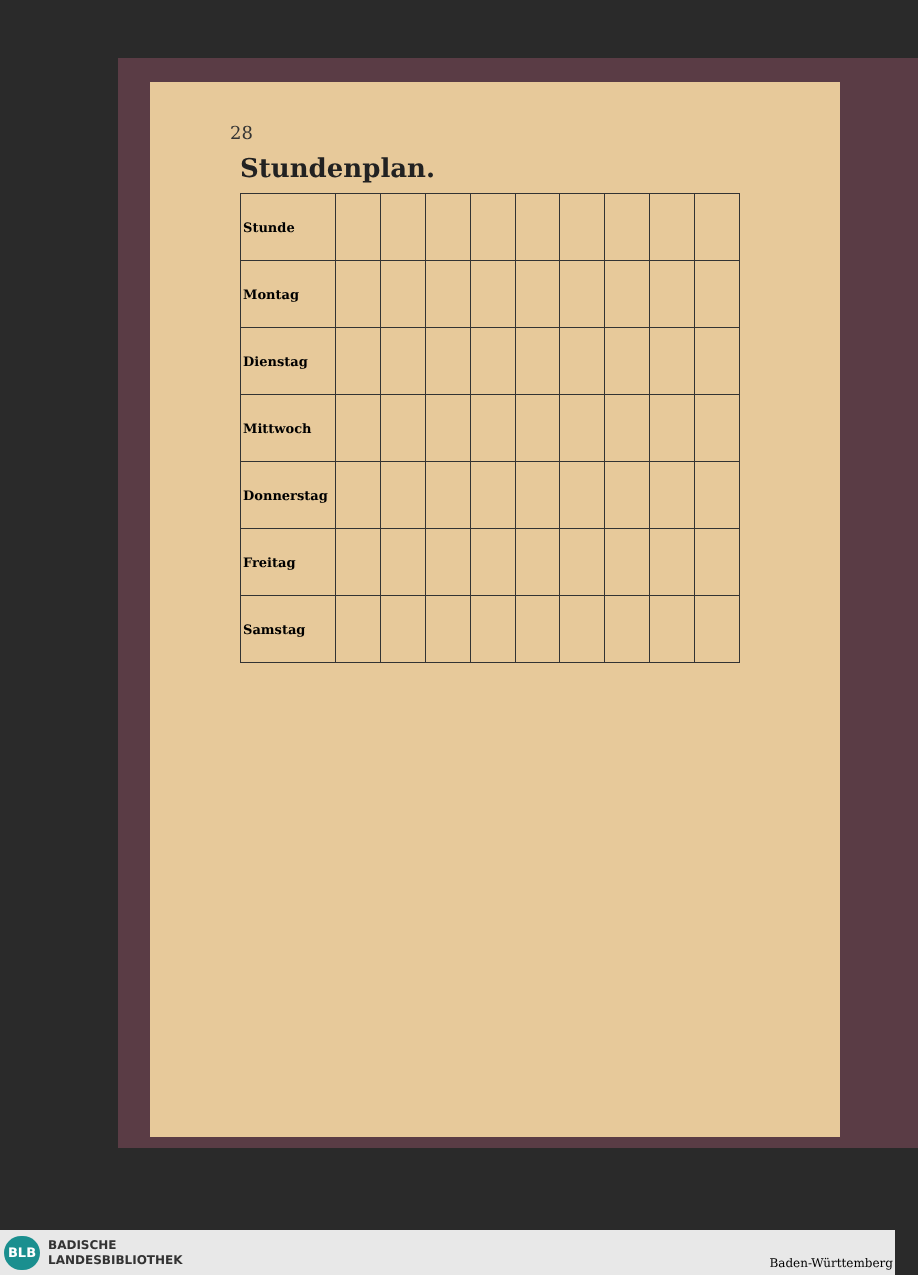28
Stundenplan.
| Stunde | | | | | | | | | |
| Montag | | | | | | | | | |
| Dienstag | | | | | | | | | |
| Mittwoch | | | | | | | | | |
| Donnerstag | | | | | | | | | |
| Freitag | | | | | | | | | |
| Samstag | | | | | | | | | |
BLB
BADISCHE
LANDESBIBLIOTHEK
Baden-Württemberg